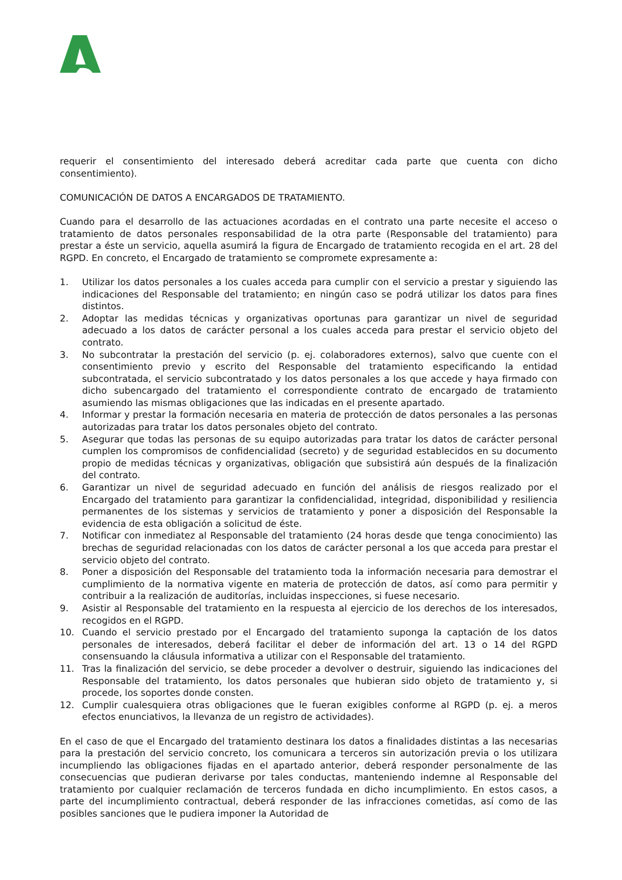requerir el consentimiento del interesado deberá acreditar cada parte que cuenta con dicho consentimiento).
COMUNICACIÓN DE DATOS A ENCARGADOS DE TRATAMIENTO.
Cuando para el desarrollo de las actuaciones acordadas en el contrato una parte necesite el acceso o tratamiento de datos personales responsabilidad de la otra parte (Responsable del tratamiento) para prestar a éste un servicio, aquella asumirá la figura de Encargado de tratamiento recogida en el art. 28 del RGPD. En concreto, el Encargado de tratamiento se compromete expresamente a:
1. Utilizar los datos personales a los cuales acceda para cumplir con el servicio a prestar y siguiendo las indicaciones del Responsable del tratamiento; en ningún caso se podrá utilizar los datos para fines distintos.
2. Adoptar las medidas técnicas y organizativas oportunas para garantizar un nivel de seguridad adecuado a los datos de carácter personal a los cuales acceda para prestar el servicio objeto del contrato.
3. No subcontratar la prestación del servicio (p. ej. colaboradores externos), salvo que cuente con el consentimiento previo y escrito del Responsable del tratamiento especificando la entidad subcontratada, el servicio subcontratado y los datos personales a los que accede y haya firmado con dicho subencargado del tratamiento el correspondiente contrato de encargado de tratamiento asumiendo las mismas obligaciones que las indicadas en el presente apartado.
4. Informar y prestar la formación necesaria en materia de protección de datos personales a las personas autorizadas para tratar los datos personales objeto del contrato.
5. Asegurar que todas las personas de su equipo autorizadas para tratar los datos de carácter personal cumplen los compromisos de confidencialidad (secreto) y de seguridad establecidos en su documento propio de medidas técnicas y organizativas, obligación que subsistirá aún después de la finalización del contrato.
6. Garantizar un nivel de seguridad adecuado en función del análisis de riesgos realizado por el Encargado del tratamiento para garantizar la confidencialidad, integridad, disponibilidad y resiliencia permanentes de los sistemas y servicios de tratamiento y poner a disposición del Responsable la evidencia de esta obligación a solicitud de éste.
7. Notificar con inmediatez al Responsable del tratamiento (24 horas desde que tenga conocimiento) las brechas de seguridad relacionadas con los datos de carácter personal a los que acceda para prestar el servicio objeto del contrato.
8. Poner a disposición del Responsable del tratamiento toda la información necesaria para demostrar el cumplimiento de la normativa vigente en materia de protección de datos, así como para permitir y contribuir a la realización de auditorías, incluidas inspecciones, si fuese necesario.
9. Asistir al Responsable del tratamiento en la respuesta al ejercicio de los derechos de los interesados, recogidos en el RGPD.
10. Cuando el servicio prestado por el Encargado del tratamiento suponga la captación de los datos personales de interesados, deberá facilitar el deber de información del art. 13 o 14 del RGPD consensuando la cláusula informativa a utilizar con el Responsable del tratamiento.
11. Tras la finalización del servicio, se debe proceder a devolver o destruir, siguiendo las indicaciones del Responsable del tratamiento, los datos personales que hubieran sido objeto de tratamiento y, si procede, los soportes donde consten.
12. Cumplir cualesquiera otras obligaciones que le fueran exigibles conforme al RGPD (p. ej. a meros efectos enunciativos, la llevanza de un registro de actividades).
En el caso de que el Encargado del tratamiento destinara los datos a finalidades distintas a las necesarias para la prestación del servicio concreto, los comunicara a terceros sin autorización previa o los utilizara incumpliendo las obligaciones fijadas en el apartado anterior, deberá responder personalmente de las consecuencias que pudieran derivarse por tales conductas, manteniendo indemne al Responsable del tratamiento por cualquier reclamación de terceros fundada en dicho incumplimiento. En estos casos, a parte del incumplimiento contractual, deberá responder de las infracciones cometidas, así como de las posibles sanciones que le pudiera imponer la Autoridad de